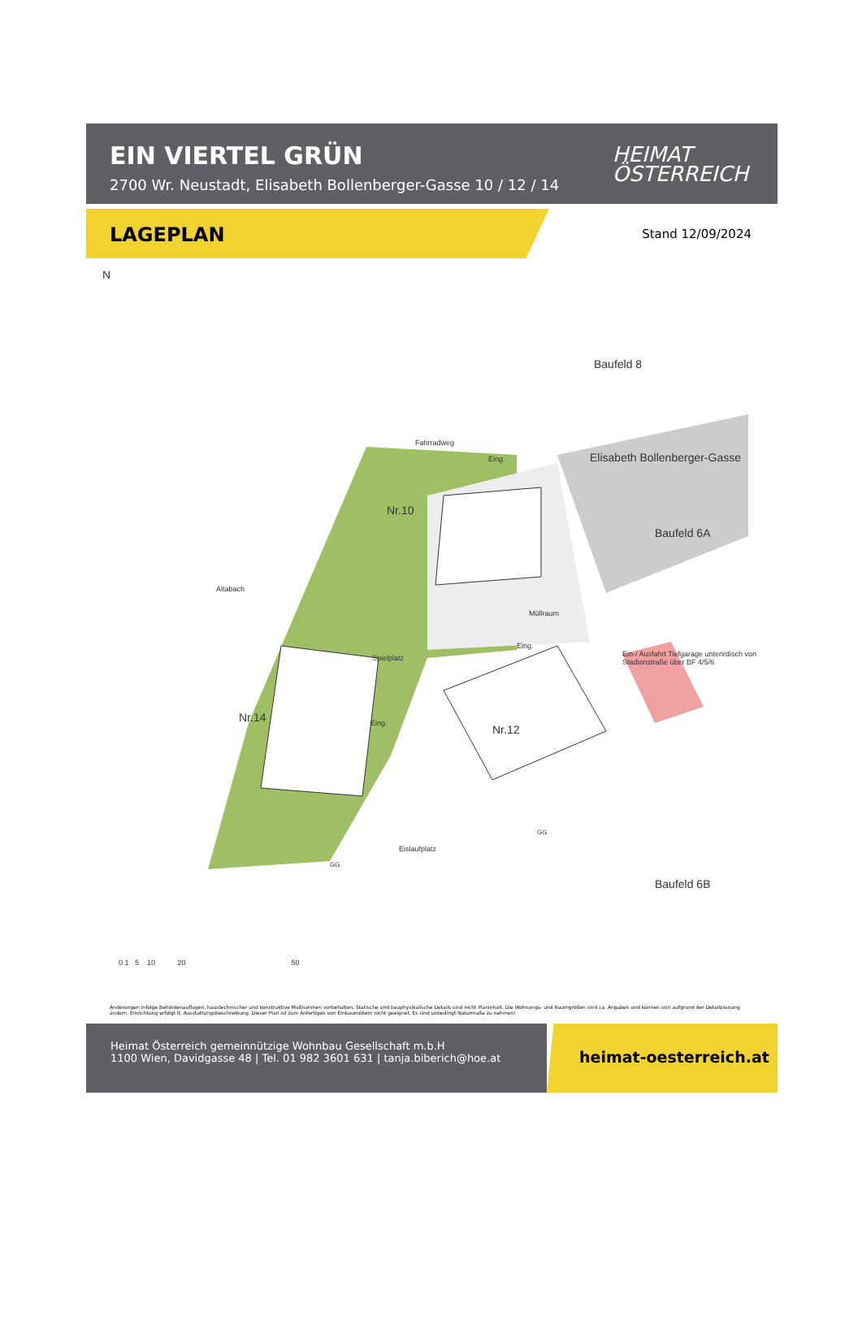EIN VIERTEL GRÜN
2700 Wr. Neustadt, Elisabeth Bollenberger-Gasse 10 / 12 / 14
HEIMAT
ÖSTERREICH
LAGEPLAN
Stand 12/09/2024
N
Baufeld 8
Fahrradweg
Eing. Elisabeth Bollenberger-Gasse
Baufeld 6A
Nr.10
Altabach
Müllraum
Spielplatz
Eing.
Ein-/ Ausfahrt Tiefgarage unterirdisch von Stadionstraße über BF 4/5/6
Nr.14 Eing. Nr.12
Eislaufplatz
GG
GG
Baufeld 6B
0 1 5 10 20 50
Änderungen infolge Behördenauflagen, haustechnischer und konstruktive Maßnahmen vorbehalten. Statische und bauphysikalische Details sind nicht Planinhalt. Die Wohnungs- und Raumgrößen sind ca. Angaben und können sich aufgrund der Detailplanung ändern. Einrichtung erfolgt lt. Ausstattungsbeschreibung. Dieser Plan ist zum Anfertigen von Einbaumöbeln nicht geeignet. Es sind unbedingt Naturmaße zu nehmen!
Heimat Österreich gemeinnützige Wohnbau Gesellschaft m.b.H
1100 Wien, Davidgasse 48 | Tel. 01 982 3601 631 | tanja.biberich@hoe.at
heimat-oesterreich.at